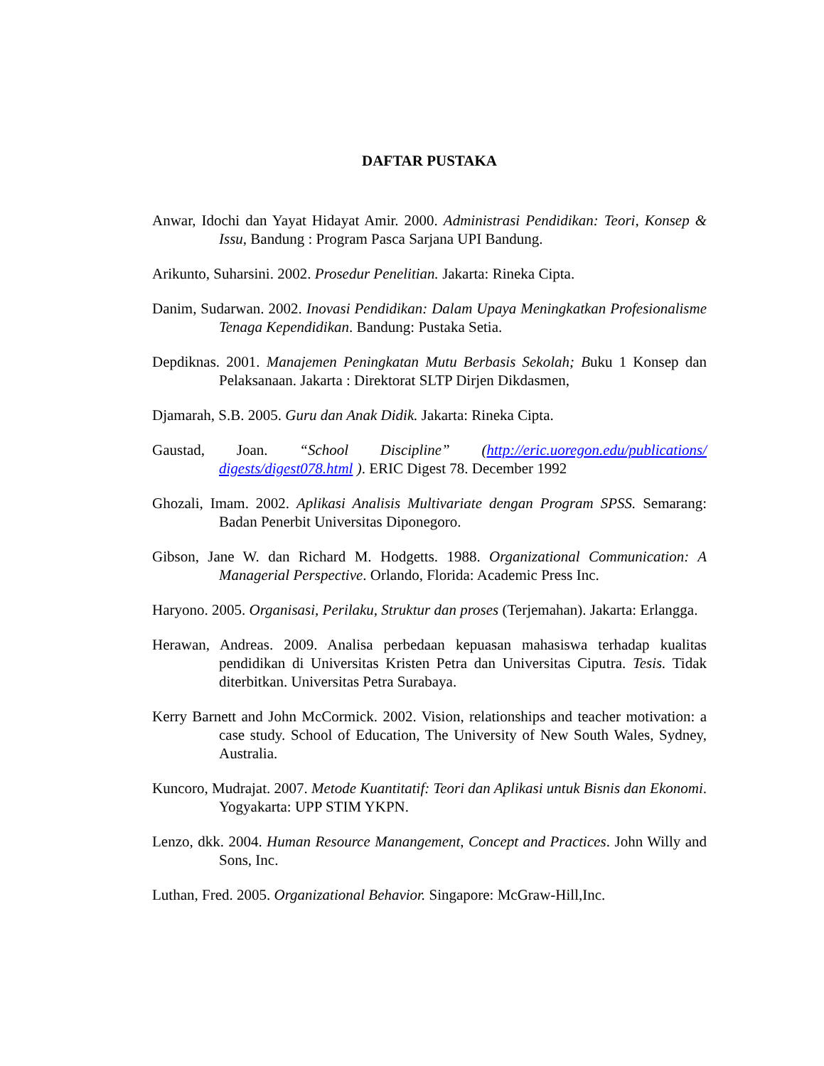DAFTAR PUSTAKA
Anwar, Idochi dan Yayat Hidayat Amir. 2000. Administrasi Pendidikan: Teori, Konsep & Issu, Bandung : Program Pasca Sarjana UPI Bandung.
Arikunto, Suharsini. 2002. Prosedur Penelitian. Jakarta: Rineka Cipta.
Danim, Sudarwan. 2002. Inovasi Pendidikan: Dalam Upaya Meningkatkan Profesionalisme Tenaga Kependidikan. Bandung: Pustaka Setia.
Depdiknas. 2001. Manajemen Peningkatan Mutu Berbasis Sekolah; Buku 1 Konsep dan Pelaksanaan. Jakarta : Direktorat SLTP Dirjen Dikdasmen,
Djamarah, S.B. 2005. Guru dan Anak Didik. Jakarta: Rineka Cipta.
Gaustad, Joan. “School Discipline” (http://eric.uoregon.edu/publications/ digests/digest078.html ). ERIC Digest 78. December 1992
Ghozali, Imam. 2002. Aplikasi Analisis Multivariate dengan Program SPSS. Semarang: Badan Penerbit Universitas Diponegoro.
Gibson, Jane W. dan Richard M. Hodgetts. 1988. Organizational Communication: A Managerial Perspective. Orlando, Florida: Academic Press Inc.
Haryono. 2005. Organisasi, Perilaku, Struktur dan proses (Terjemahan). Jakarta: Erlangga.
Herawan, Andreas. 2009. Analisa perbedaan kepuasan mahasiswa terhadap kualitas pendidikan di Universitas Kristen Petra dan Universitas Ciputra. Tesis. Tidak diterbitkan. Universitas Petra Surabaya.
Kerry Barnett and John McCormick. 2002. Vision, relationships and teacher motivation: a case study. School of Education, The University of New South Wales, Sydney, Australia.
Kuncoro, Mudrajat. 2007. Metode Kuantitatif: Teori dan Aplikasi untuk Bisnis dan Ekonomi. Yogyakarta: UPP STIM YKPN.
Lenzo, dkk. 2004. Human Resource Manangement, Concept and Practices. John Willy and Sons, Inc.
Luthan, Fred. 2005. Organizational Behavior. Singapore: McGraw-Hill,Inc.